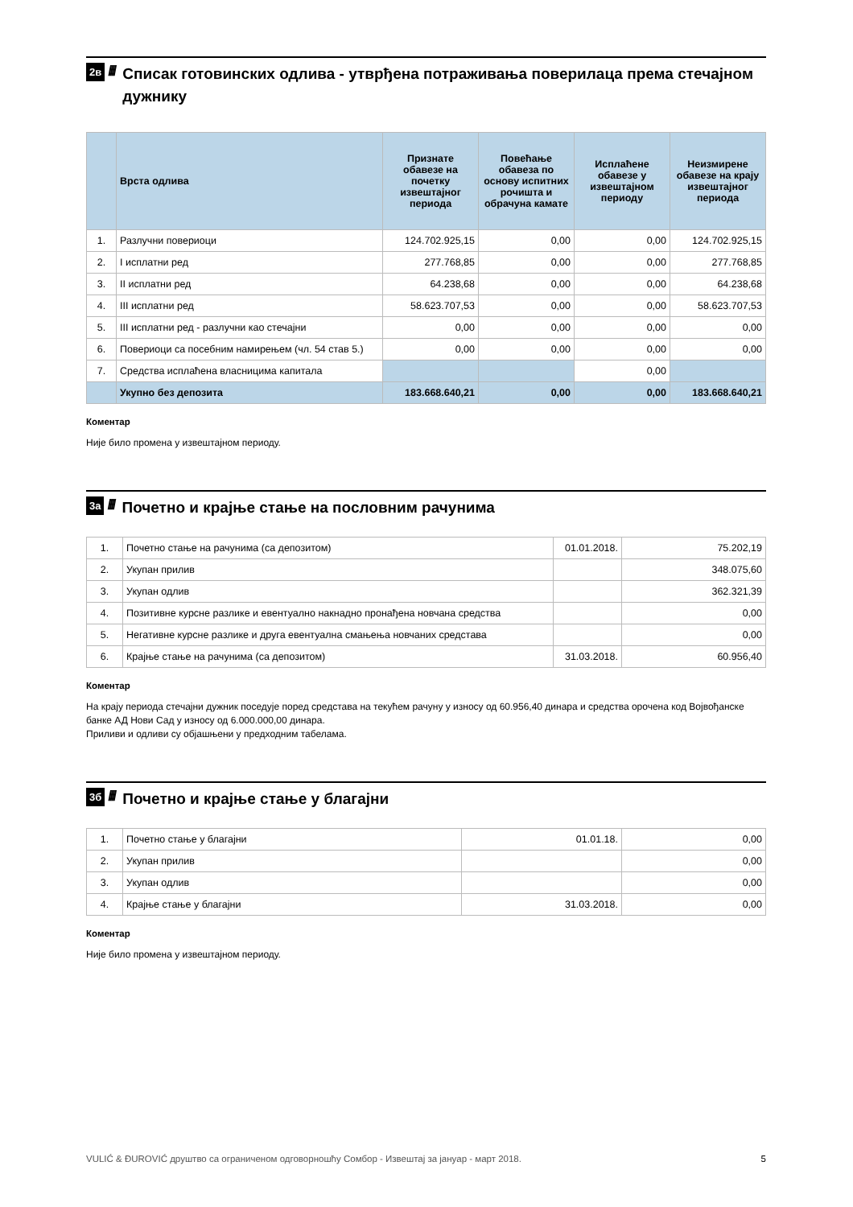2в ////
Списак готовинских одлива - утврђена потраживања поверилаца према стечајном дужнику
| | Врста одлива | Признате обавезе на почетку извештајног периода | Повећање обавеза по основу испитних рочишта и обрачуна камате | Исплаћене обавезе у извештајном периоду | Неизмирене обавезе на крају извештајног периода |
| --- | --- | --- | --- | --- | --- |
| 1. | Разлучни повериоци | 124.702.925,15 | 0,00 | 0,00 | 124.702.925,15 |
| 2. | I исплатни ред | 277.768,85 | 0,00 | 0,00 | 277.768,85 |
| 3. | II исплатни ред | 64.238,68 | 0,00 | 0,00 | 64.238,68 |
| 4. | III исплатни ред | 58.623.707,53 | 0,00 | 0,00 | 58.623.707,53 |
| 5. | III исплатни ред - разлучни као стечајни | 0,00 | 0,00 | 0,00 | 0,00 |
| 6. | Повериоци са посебним намирењем (чл. 54 став 5.) | 0,00 | 0,00 | 0,00 | 0,00 |
| 7. | Средства исплаћена власницима капитала | | | 0,00 | |
| | Укупно без депозита | 183.668.640,21 | 0,00 | 0,00 | 183.668.640,21 |
Коментар
Није било промена у извештајном периоду.
3а ////
Почетно и крајње стање на пословним рачунима
| 1. | Почетно стање на рачунима (са депозитом) | 01.01.2018. | 75.202,19 |
| 2. | Укупан прилив | | 348.075,60 |
| 3. | Укупан одлив | | 362.321,39 |
| 4. | Позитивне курсне разлике и евентуално накнадно пронађена новчана средства | | 0,00 |
| 5. | Негативне курсне разлике и друга евентуална смањења новчаних средстава | | 0,00 |
| 6. | Крајње стање на рачунима (са депозитом) | 31.03.2018. | 60.956,40 |
Коментар
На крају периода стечајни дужник поседује поред средстава на текућем рачуну у износу од 60.956,40 динара и средства орочена код Војвођанске банке АД Нови Сад у износу од 6.000.000,00 динара.
Приливи и одливи су објашњени у предходним табелама.
3б ////
Почетно и крајње стање у благајни
| 1. | Почетно стање у благајни | 01.01.18. | 0,00 |
| 2. | Укупан прилив | | 0,00 |
| 3. | Укупан одлив | | 0,00 |
| 4. | Крајње стање у благајни | 31.03.2018. | 0,00 |
Коментар
Није било промена у извештајном периоду.
VULIĆ & ĐUROVIĆ друштво са ограниченом одговорношћу Сомбор - Извештај за јануар - март 2018. 5